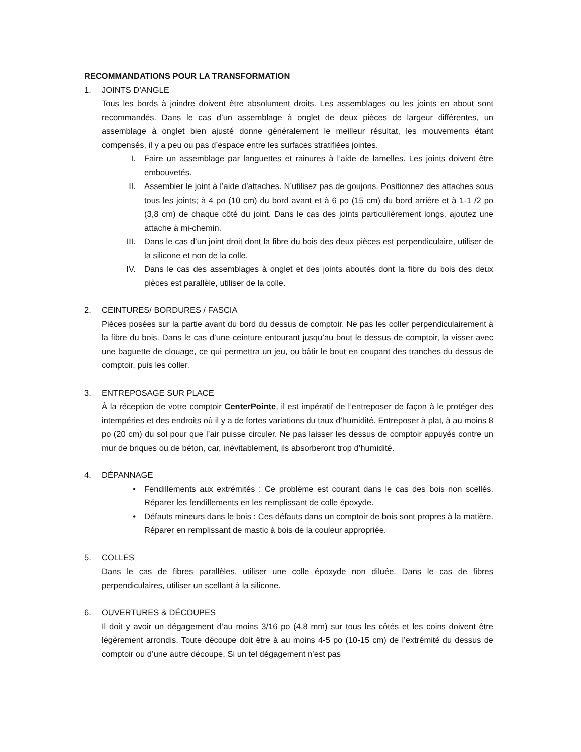RECOMMANDATIONS POUR LA TRANSFORMATION
1. JOINTS D’ANGLE
Tous les bords à joindre doivent être absolument droits. Les assemblages ou les joints en about sont recommandés. Dans le cas d’un assemblage à onglet de deux pièces de largeur différentes, un assemblage à onglet bien ajusté donne généralement le meilleur résultat, les mouvements étant compensés, il y a peu ou pas d’espace entre les surfaces stratifiées jointes.
I. Faire un assemblage par languettes et rainures à l’aide de lamelles. Les joints doivent être embouvetés.
II. Assembler le joint à l’aide d’attaches. N’utilisez pas de goujons. Positionnez des attaches sous tous les joints; à 4 po (10 cm) du bord avant et à 6 po (15 cm) du bord arrière et à 1-1 /2 po (3,8 cm) de chaque côté du joint. Dans le cas des joints particulièrement longs, ajoutez une attache à mi-chemin.
III. Dans le cas d’un joint droit dont la fibre du bois des deux pièces est perpendiculaire, utiliser de la silicone et non de la colle.
IV. Dans le cas des assemblages à onglet et des joints aboutés dont la fibre du bois des deux pièces est parallèle, utiliser de la colle.
2. CEINTURES/ BORDURES / FASCIA
Pièces posées sur la partie avant du bord du dessus de comptoir. Ne pas les coller perpendiculairement à la fibre du bois. Dans le cas d’une ceinture entourant jusqu’au bout le dessus de comptoir, la visser avec une baguette de clouage, ce qui permettra un jeu, ou bâtir le bout en coupant des tranches du dessus de comptoir, puis les coller.
3. ENTREPOSAGE SUR PLACE
À la réception de votre comptoir CenterPointe, il est impératif de l’entreposer de façon à le protéger des intempéries et des endroits où il y a de fortes variations du taux d’humidité. Entreposer à plat, à au moins 8 po (20 cm) du sol pour que l’air puisse circuler. Ne pas laisser les dessus de comptoir appuyés contre un mur de briques ou de béton, car, inévitablement, ils absorberont trop d’humidité.
4. DÉPANNAGE
• Fendillements aux extrémités : Ce problème est courant dans le cas des bois non scellés. Réparer les fendillements en les remplissant de colle époxyde.
• Défauts mineurs dans le bois : Ces défauts dans un comptoir de bois sont propres à la matière. Réparer en remplissant de mastic à bois de la couleur appropriée.
5. COLLES
Dans le cas de fibres parallèles, utiliser une colle époxyde non diluée. Dans le cas de fibres perpendiculaires, utiliser un scellant à la silicone.
6. OUVERTURES & DÉCOUPES
Il doit y avoir un dégagement d’au moins 3/16 po (4,8 mm) sur tous les côtés et les coins doivent être légèrement arrondis. Toute découpe doit être à au moins 4-5 po (10-15 cm) de l’extrémité du dessus de comptoir ou d’une autre découpe. Si un tel dégagement n’est pas